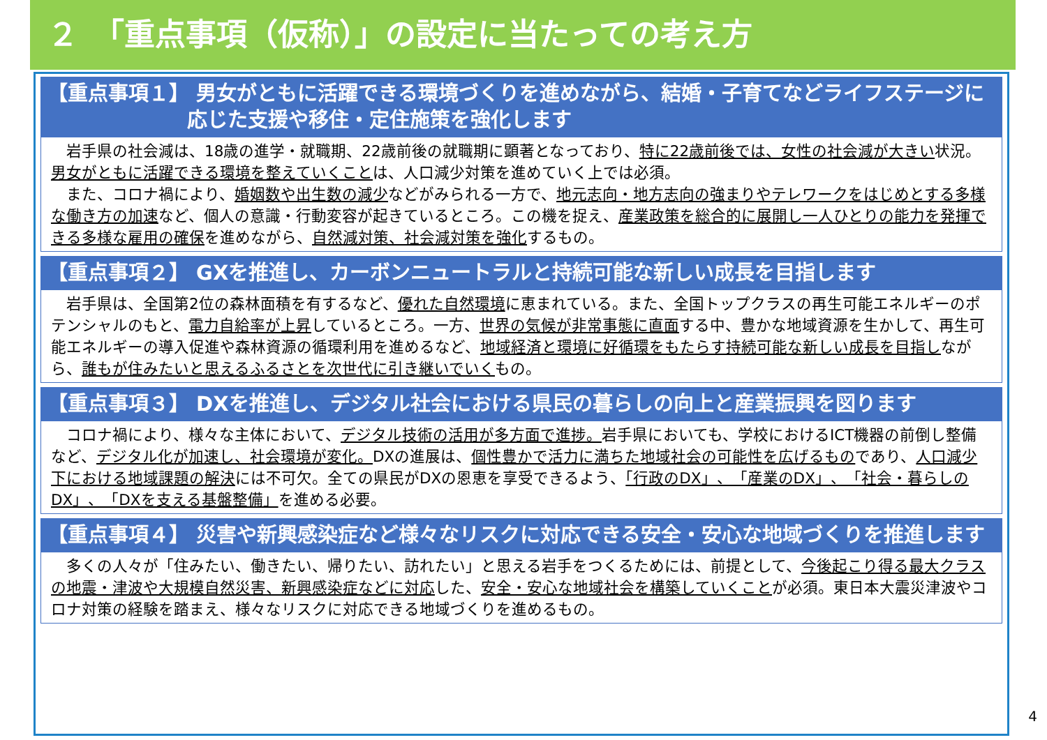２　「重点事項（仮称）」の設定に当たっての考え方
【重点事項１】 男女がともに活躍できる環境づくりを進めながら、結婚・子育てなどライフステージに応じた支援や移住・定住施策を強化します
　岩手県の社会減は、18歳の進学・就職期、22歳前後の就職期に顕著となっており、特に22歳前後では、女性の社会減が大きい状況。男女がともに活躍できる環境を整えていくことは、人口減少対策を進めていく上では必須。
　また、コロナ禍により、婚姻数や出生数の減少などがみられる一方で、地元志向・地方志向の強まりやテレワークをはじめとする多様な働き方の加速など、個人の意識・行動変容が起きているところ。この機を捉え、産業政策を総合的に展開し一人ひとりの能力を発揮できる多様な雇用の確保を進めながら、自然減対策、社会減対策を強化するもの。
【重点事項２】 GXを推進し、カーボンニュートラルと持続可能な新しい成長を目指します
　岩手県は、全国第2位の森林面積を有するなど、優れた自然環境に恵まれている。また、全国トップクラスの再生可能エネルギーのポテンシャルのもと、電力自給率が上昇しているところ。一方、世界の気候が非常事態に直面する中、豊かな地域資源を生かして、再生可能エネルギーの導入促進や森林資源の循環利用を進めるなど、地域経済と環境に好循環をもたらす持続可能な新しい成長を目指しながら、誰もが住みたいと思えるふるさとを次世代に引き継いでいくもの。
【重点事項３】 DXを推進し、デジタル社会における県民の暮らしの向上と産業振興を図ります
　コロナ禍により、様々な主体において、デジタル技術の活用が多方面で進捗。岩手県においても、学校におけるICT機器の前倒し整備など、デジタル化が加速し、社会環境が変化。DXの進展は、個性豊かで活力に満ちた地域社会の可能性を広げるものであり、人口減少下における地域課題の解決には不可欠。全ての県民がDXの恩恵を享受できるよう、「行政のDX」、「産業のDX」、「社会・暮らしのDX」、「DXを支える基盤整備」を進める必要。
【重点事項４】 災害や新興感染症など様々なリスクに対応できる安全・安心な地域づくりを推進します
　多くの人々が「住みたい、働きたい、帰りたい、訪れたい」と思える岩手をつくるためには、前提として、今後起こり得る最大クラスの地震・津波や大規模自然災害、新興感染症などに対応した、安全・安心な地域社会を構築していくことが必須。東日本大震災津波やコロナ対策の経験を踏まえ、様々なリスクに対応できる地域づくりを進めるもの。
4